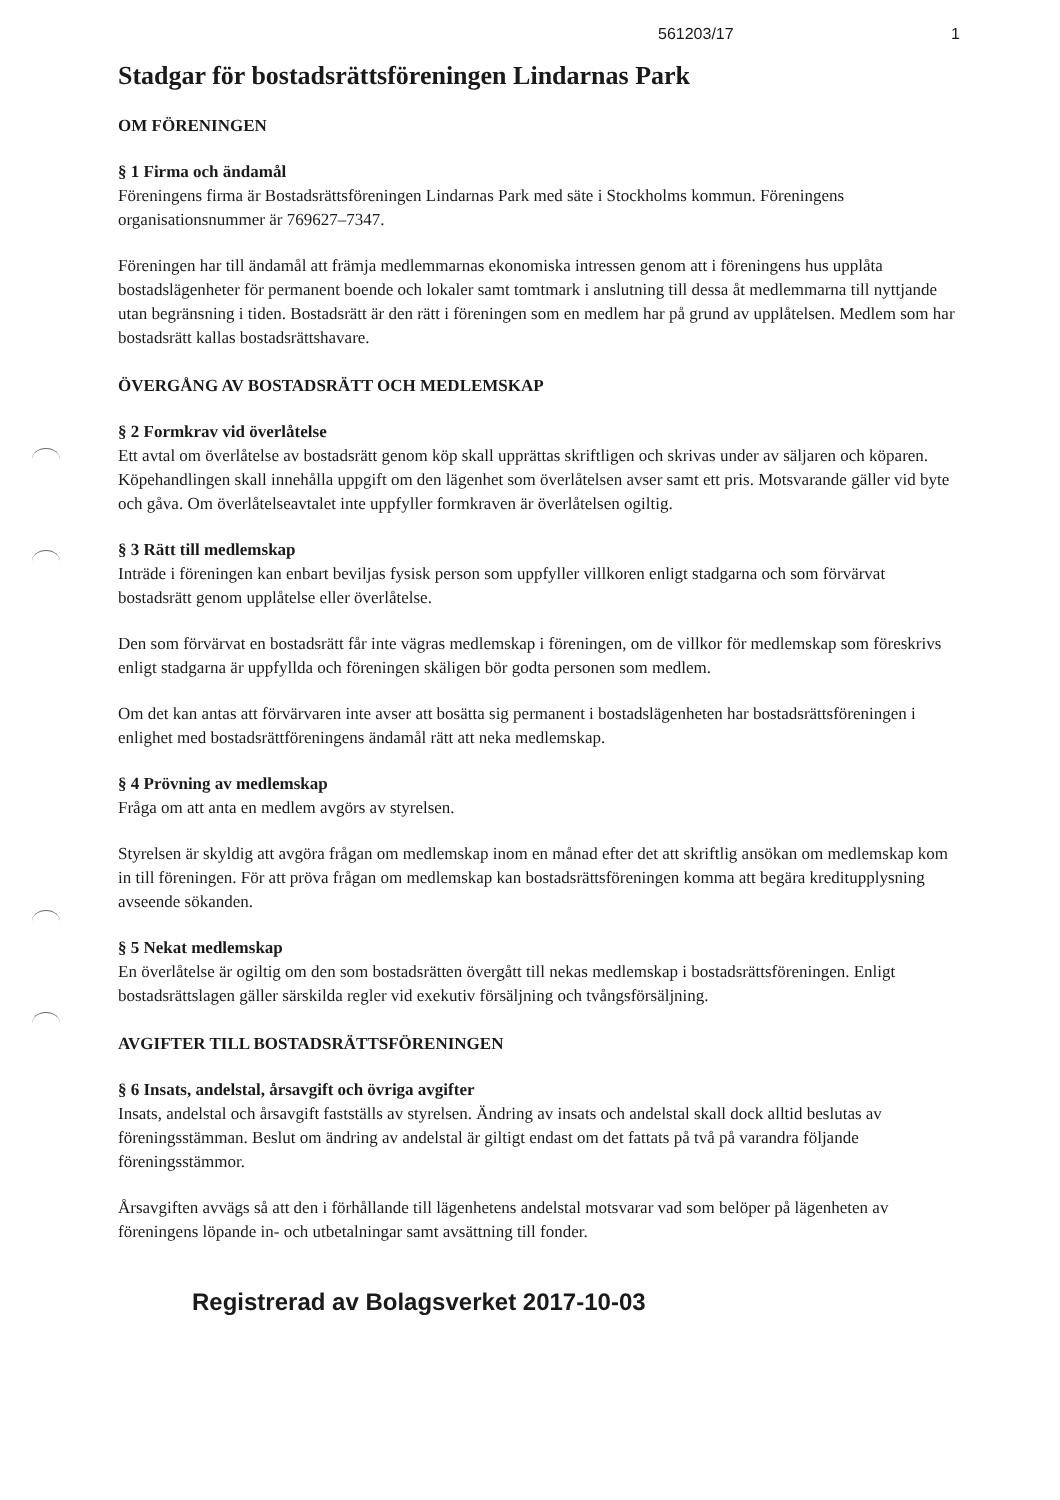561203/17 1
Stadgar för bostadsrättsföreningen Lindarnas Park
OM FÖRENINGEN
§ 1 Firma och ändamål
Föreningens firma är Bostadsrättsföreningen Lindarnas Park med säte i Stockholms kommun. Föreningens organisationsnummer är 769627–7347.
Föreningen har till ändamål att främja medlemmarnas ekonomiska intressen genom att i föreningens hus upplåta bostadslägenheter för permanent boende och lokaler samt tomtmark i anslutning till dessa åt medlemmarna till nyttjande utan begränsning i tiden. Bostadsrätt är den rätt i föreningen som en medlem har på grund av upplåtelsen. Medlem som har bostadsrätt kallas bostadsrättshavare.
ÖVERGÅNG AV BOSTADSRÄTT OCH MEDLEMSKAP
§ 2 Formkrav vid överlåtelse
Ett avtal om överlåtelse av bostadsrätt genom köp skall upprättas skriftligen och skrivas under av säljaren och köparen. Köpehandlingen skall innehålla uppgift om den lägenhet som överlåtelsen avser samt ett pris. Motsvarande gäller vid byte och gåva. Om överlåtelseavtalet inte uppfyller formkraven är överlåtelsen ogiltig.
§ 3 Rätt till medlemskap
Inträde i föreningen kan enbart beviljas fysisk person som uppfyller villkoren enligt stadgarna och som förvärvat bostadsrätt genom upplåtelse eller överlåtelse.
Den som förvärvat en bostadsrätt får inte vägras medlemskap i föreningen, om de villkor för medlemskap som föreskrivs enligt stadgarna är uppfyllda och föreningen skäligen bör godta personen som medlem.
Om det kan antas att förvärvaren inte avser att bosätta sig permanent i bostadslägenheten har bostadsrättsföreningen i enlighet med bostadsrättföreningens ändamål rätt att neka medlemskap.
§ 4 Prövning av medlemskap
Fråga om att anta en medlem avgörs av styrelsen.
Styrelsen är skyldig att avgöra frågan om medlemskap inom en månad efter det att skriftlig ansökan om medlemskap kom in till föreningen. För att pröva frågan om medlemskap kan bostadsrättsföreningen komma att begära kreditupplysning avseende sökanden.
§ 5 Nekat medlemskap
En överlåtelse är ogiltig om den som bostadsrätten övergått till nekas medlemskap i bostadsrättsföreningen. Enligt bostadsrättslagen gäller särskilda regler vid exekutiv försäljning och tvångsförsäljning.
AVGIFTER TILL BOSTADSRÄTTSFÖRENINGEN
§ 6 Insats, andelstal, årsavgift och övriga avgifter
Insats, andelstal och årsavgift fastställs av styrelsen. Ändring av insats och andelstal skall dock alltid beslutas av föreningsstämman. Beslut om ändring av andelstal är giltigt endast om det fattats på två på varandra följande föreningsstämmor.
Årsavgiften avvägs så att den i förhållande till lägenhetens andelstal motsvarar vad som belöper på lägenheten av föreningens löpande in- och utbetalningar samt avsättning till fonder.
Registrerad av Bolagsverket 2017-10-03